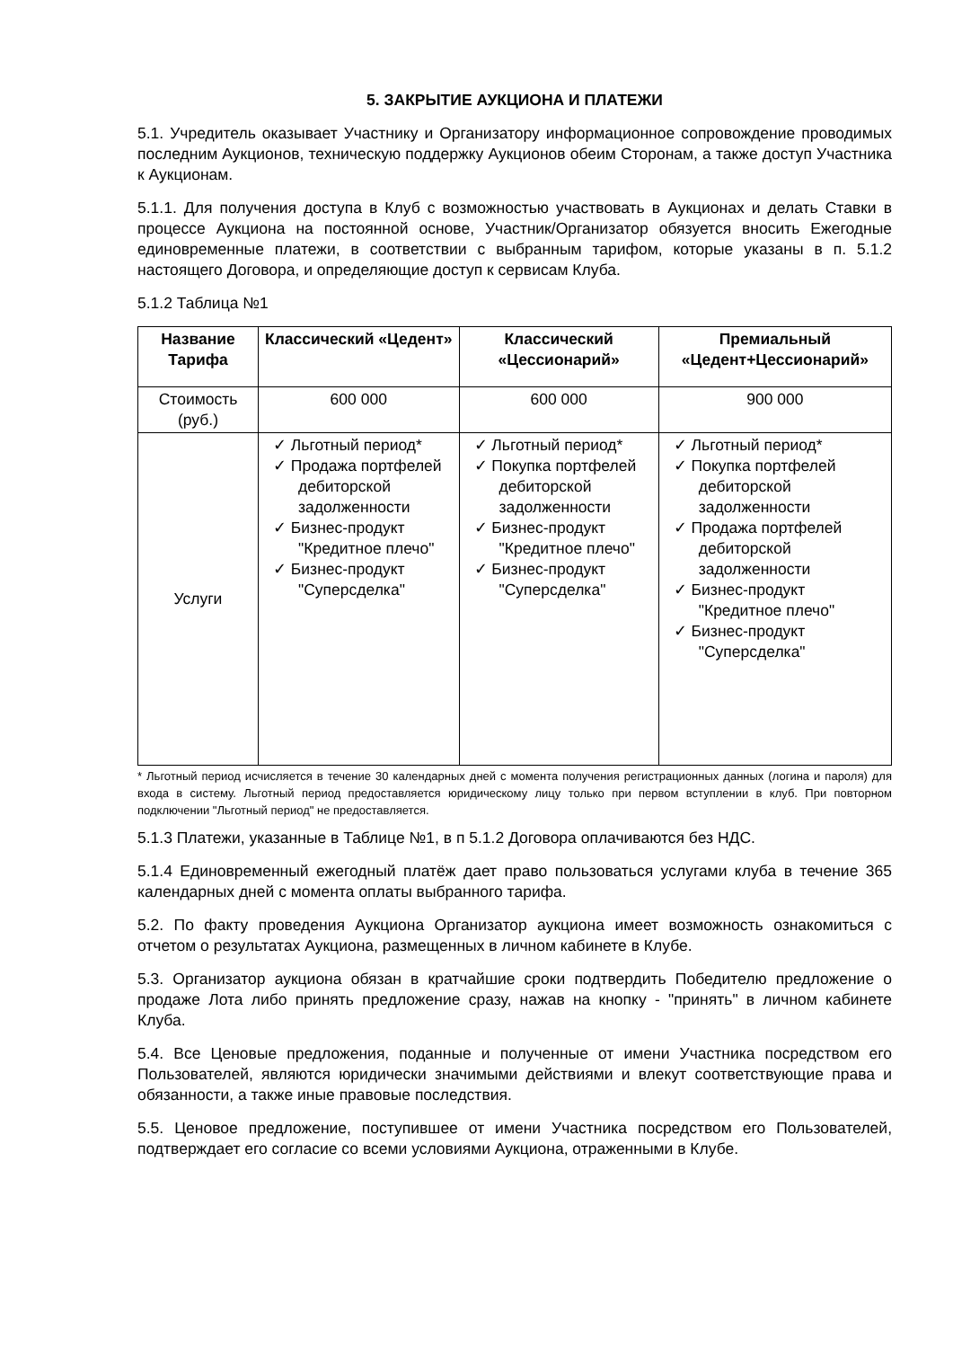5. ЗАКРЫТИЕ АУКЦИОНА И ПЛАТЕЖИ
5.1. Учредитель оказывает Участнику и Организатору информационное сопровождение проводимых последним Аукционов, техническую поддержку Аукционов обеим Сторонам, а также доступ Участника к Аукционам.
5.1.1. Для получения доступа в Клуб с возможностью участвовать в Аукционах и делать Ставки в процессе Аукциона на постоянной основе, Участник/Организатор обязуется вносить Ежегодные единовременные платежи, в соответствии с выбранным тарифом, которые указаны в п. 5.1.2 настоящего Договора, и определяющие доступ к сервисам Клуба.
5.1.2 Таблица №1
| Название Тарифа | Классический «Цедент» | Классический «Цессионарий» | Премиальный «Цедент+Цессионарий» |
| --- | --- | --- | --- |
| Стоимость (руб.) | 600 000 | 600 000 | 900 000 |
| Услуги | ✓ Льготный период* ✓ Продажа портфелей дебиторской задолженности ✓ Бизнес-продукт "Кредитное плечо" ✓ Бизнес-продукт "Суперсделка" | ✓ Льготный период* ✓ Покупка портфелей дебиторской задолженности ✓ Бизнес-продукт "Кредитное плечо" ✓ Бизнес-продукт "Суперсделка" | ✓ Льготный период* ✓ Покупка портфелей дебиторской задолженности ✓ Продажа портфелей дебиторской задолженности ✓ Бизнес-продукт "Кредитное плечо" ✓ Бизнес-продукт "Суперсделка" |
* Льготный период исчисляется в течение 30 календарных дней с момента получения регистрационных данных (логина и пароля) для входа в систему. Льготный период предоставляется юридическому лицу только при первом вступлении в клуб. При повторном подключении "Льготный период" не предоставляется.
5.1.3 Платежи, указанные в Таблице №1, в п 5.1.2 Договора оплачиваются без НДС.
5.1.4 Единовременный ежегодный платёж дает право пользоваться услугами клуба в течение 365 календарных дней с момента оплаты выбранного тарифа.
5.2. По факту проведения Аукциона Организатор аукциона имеет возможность ознакомиться с отчетом о результатах Аукциона, размещенных в личном кабинете в Клубе.
5.3. Организатор аукциона обязан в кратчайшие сроки подтвердить Победителю предложение о продаже Лота либо принять предложение сразу, нажав на кнопку - "принять" в личном кабинете Клуба.
5.4. Все Ценовые предложения, поданные и полученные от имени Участника посредством его Пользователей, являются юридически значимыми действиями и влекут соответствующие права и обязанности, а также иные правовые последствия.
5.5. Ценовое предложение, поступившее от имени Участника посредством его Пользователей, подтверждает его согласие со всеми условиями Аукциона, отраженными в Клубе.